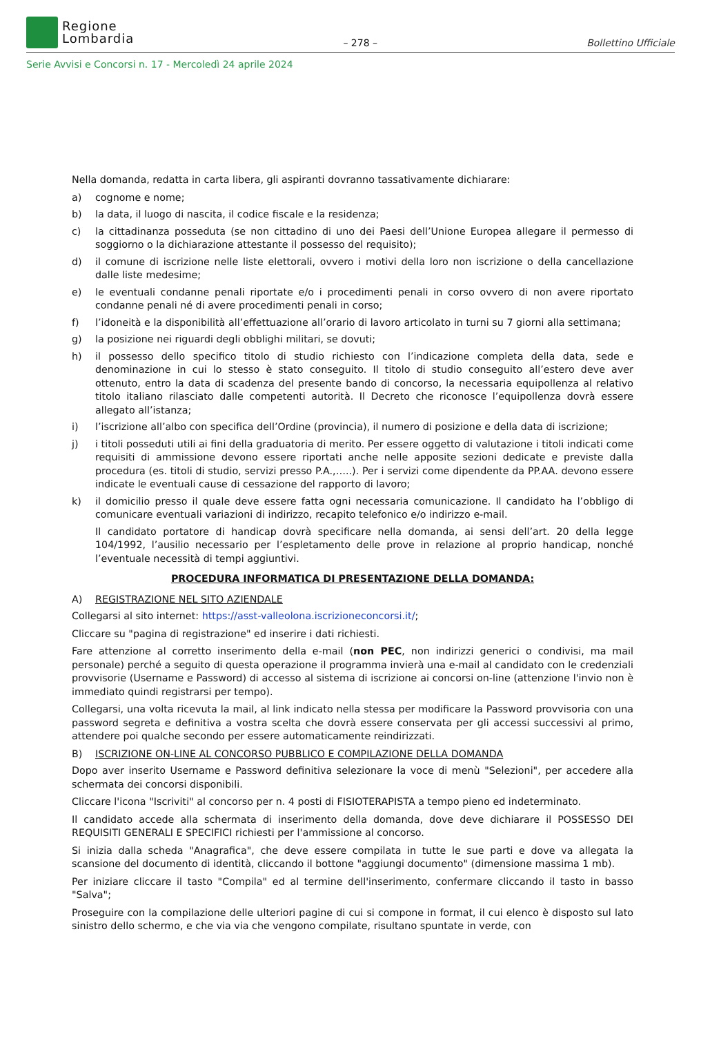Regione
Lombardia
– 278 –
Bollettino Ufficiale
Serie Avvisi e Concorsi n. 17 - Mercoledì 24 aprile 2024
Nella domanda, redatta in carta libera, gli aspiranti dovranno tassativamente dichiarare:
a) cognome e nome;
b) la data, il luogo di nascita, il codice fiscale e la residenza;
c) la cittadinanza posseduta (se non cittadino di uno dei Paesi dell’Unione Europea allegare il permesso di soggiorno o la dichiarazione attestante il possesso del requisito);
d) il comune di iscrizione nelle liste elettorali, ovvero i motivi della loro non iscrizione o della cancellazione dalle liste medesime;
e) le eventuali condanne penali riportate e/o i procedimenti penali in corso ovvero di non avere riportato condanne penali né di avere procedimenti penali in corso;
f) l’idoneità e la disponibilità all’effettuazione all’orario di lavoro articolato in turni su 7 giorni alla settimana;
g) la posizione nei riguardi degli obblighi militari, se dovuti;
h) il possesso dello specifico titolo di studio richiesto con l’indicazione completa della data, sede e denominazione in cui lo stesso è stato conseguito. Il titolo di studio conseguito all’estero deve aver ottenuto, entro la data di scadenza del presente bando di concorso, la necessaria equipollenza al relativo titolo italiano rilasciato dalle competenti autorità. Il Decreto che riconosce l’equipollenza dovrà essere allegato all’istanza;
i) l’iscrizione all’albo con specifica dell’Ordine (provincia), il numero di posizione e della data di iscrizione;
j) i titoli posseduti utili ai fini della graduatoria di merito. Per essere oggetto di valutazione i titoli indicati come requisiti di ammissione devono essere riportati anche nelle apposite sezioni dedicate e previste dalla procedura (es. titoli di studio, servizi presso P.A.,…..). Per i servizi come dipendente da PP.AA. devono essere indicate le eventuali cause di cessazione del rapporto di lavoro;
k) il domicilio presso il quale deve essere fatta ogni necessaria comunicazione. Il candidato ha l’obbligo di comunicare eventuali variazioni di indirizzo, recapito telefonico e/o indirizzo e-mail.
Il candidato portatore di handicap dovrà specificare nella domanda, ai sensi dell’art. 20 della legge 104/1992, l’ausilio necessario per l’espletamento delle prove in relazione al proprio handicap, nonché l’eventuale necessità di tempi aggiuntivi.
PROCEDURA INFORMATICA DI PRESENTAZIONE DELLA DOMANDA:
A) REGISTRAZIONE NEL SITO AZIENDALE
Collegarsi al sito internet: https://asst-valleolona.iscrizioneconcorsi.it/;
Cliccare su "pagina di registrazione" ed inserire i dati richiesti.
Fare attenzione al corretto inserimento della e-mail (non PEC, non indirizzi generici o condivisi, ma mail personale) perché a seguito di questa operazione il programma invierà una e-mail al candidato con le credenziali provvisorie (Username e Password) di accesso al sistema di iscrizione ai concorsi on-line (attenzione l'invio non è immediato quindi registrarsi per tempo).
Collegarsi, una volta ricevuta la mail, al link indicato nella stessa per modificare la Password provvisoria con una password segreta e definitiva a vostra scelta che dovrà essere conservata per gli accessi successivi al primo, attendere poi qualche secondo per essere automaticamente reindirizzati.
B) ISCRIZIONE ON-LINE AL CONCORSO PUBBLICO E COMPILAZIONE DELLA DOMANDA
Dopo aver inserito Username e Password definitiva selezionare la voce di menù "Selezioni", per accedere alla schermata dei concorsi disponibili.
Cliccare l'icona "Iscriviti" al concorso per n. 4 posti di FISIOTERAPISTA a tempo pieno ed indeterminato.
Il candidato accede alla schermata di inserimento della domanda, dove deve dichiarare il POSSESSO DEI REQUISITI GENERALI E SPECIFICI richiesti per l'ammissione al concorso.
Si inizia dalla scheda "Anagrafica", che deve essere compilata in tutte le sue parti e dove va allegata la scansione del documento di identità, cliccando il bottone "aggiungi documento" (dimensione massima 1 mb).
Per iniziare cliccare il tasto "Compila" ed al termine dell'inserimento, confermare cliccando il tasto in basso "Salva";
Proseguire con la compilazione delle ulteriori pagine di cui si compone in format, il cui elenco è disposto sul lato sinistro dello schermo, e che via via che vengono compilate, risultano spuntate in verde, con